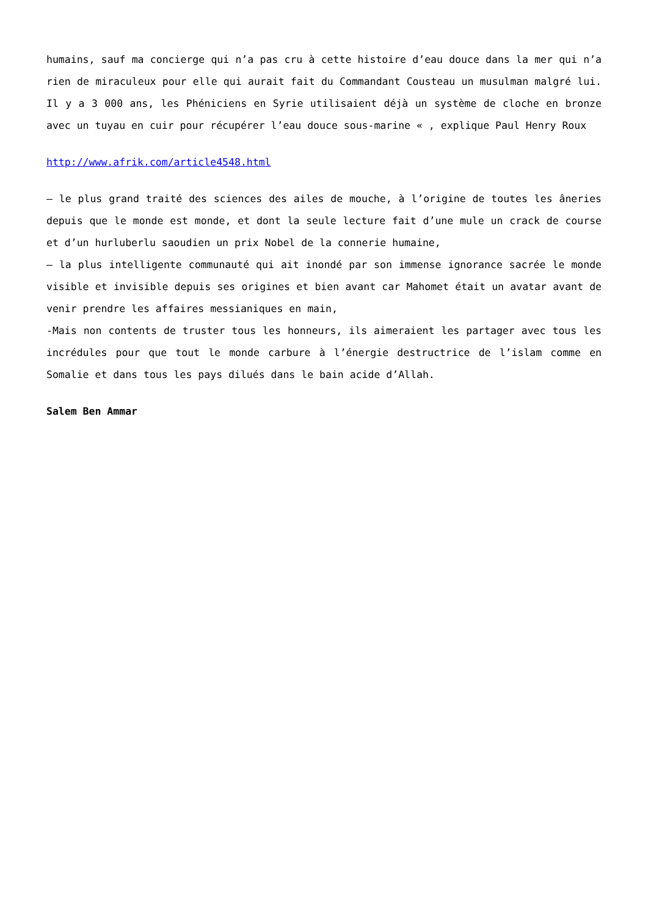humains, sauf ma concierge qui n’a pas cru à cette histoire d’eau douce dans la mer qui n’a rien de miraculeux pour elle qui aurait fait du Commandant Cousteau un musulman malgré lui. Il y a 3 000 ans, les Phéniciens en Syrie utilisaient déjà un système de cloche en bronze avec un tuyau en cuir pour récupérer l’eau douce sous-marine « , explique Paul Henry Roux
http://www.afrik.com/article4548.html
– le plus grand traité des sciences des ailes de mouche, à l’origine de toutes les âneries depuis que le monde est monde, et dont la seule lecture fait d’une mule un crack de course et d’un hurluberlu saoudien un prix Nobel de la connerie humaine,
– la plus intelligente communauté qui ait inondé par son immense ignorance sacrée le monde visible et invisible depuis ses origines et bien avant car Mahomet était un avatar avant de venir prendre les affaires messianiques en main,
-Mais non contents de truster tous les honneurs, ils aimeraient les partager avec tous les incrédules pour que tout le monde carbure à l’énergie destructrice de l’islam comme en Somalie et dans tous les pays dilués dans le bain acide d’Allah.
Salem Ben Ammar